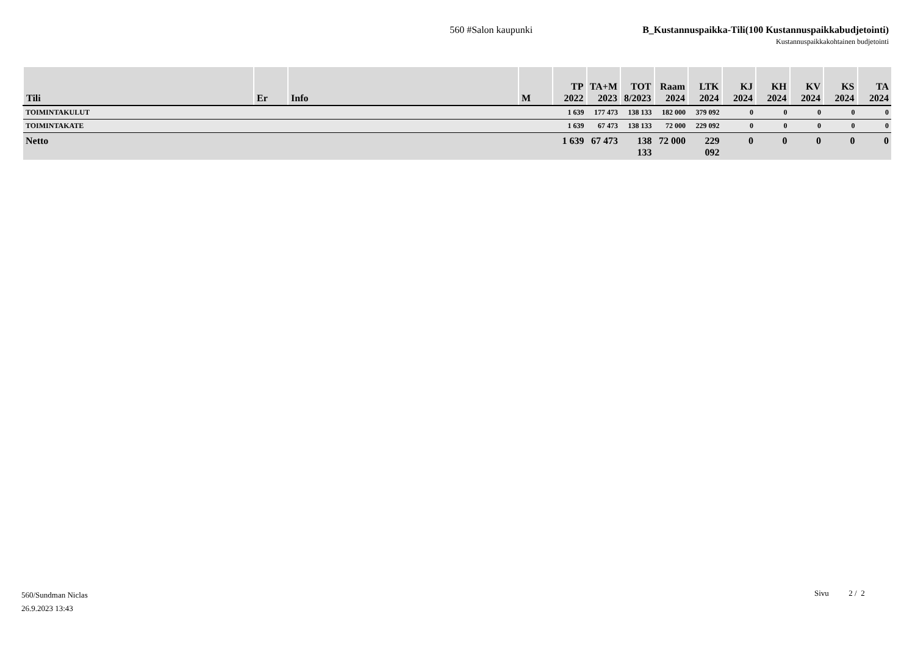560 #Salon kaupunki B_Kustannuspaikka-Tili(100 Kustannuspaikkabudjetointi)
Kustannuspaikkakohtainen budjetointi
| Tili | Er | Info | M | TP 2022 | TA+M 2023 | TOT 8/2023 | Raam 2024 | LTK 2024 | KJ 2024 | KH 2024 | KV 2024 | KS 2024 | TA 2024 |
| --- | --- | --- | --- | --- | --- | --- | --- | --- | --- | --- | --- | --- | --- |
| TOIMINTAKULUT | | | | 1 639 | 177 473 | 138 133 | 182 000 | 379 092 | 0 | 0 | 0 | 0 | 0 |
| TOIMINTAKATE | | | | 1 639 | 67 473 | 138 133 | 72 000 | 229 092 | 0 | 0 | 0 | 0 | 0 |
| Netto | | | | 1 639 | 67 473 | 138 133 | 72 000 | 229 092 | 0 | 0 | 0 | 0 | 0 |
560/Sundman Niclas
26.9.2023 13:43
Sivu 2 / 2